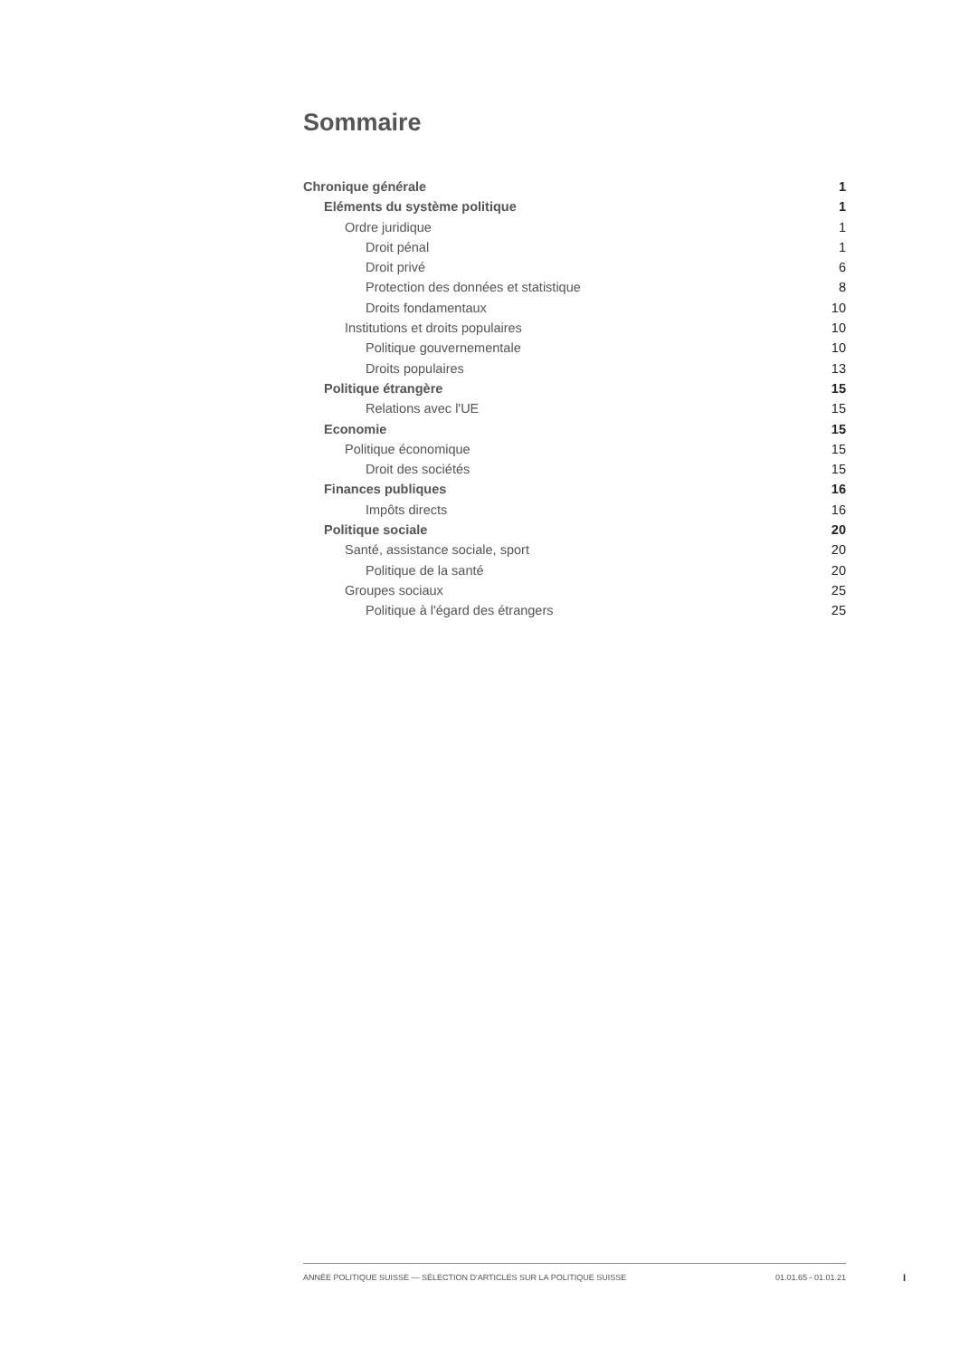Sommaire
Chronique générale 1
Eléments du système politique 1
Ordre juridique 1
Droit pénal 1
Droit privé 6
Protection des données et statistique 8
Droits fondamentaux 10
Institutions et droits populaires 10
Politique gouvernementale 10
Droits populaires 13
Politique étrangère 15
Relations avec l'UE 15
Economie 15
Politique économique 15
Droit des sociétés 15
Finances publiques 16
Impôts directs 16
Politique sociale 20
Santé, assistance sociale, sport 20
Politique de la santé 20
Groupes sociaux 25
Politique à l'égard des étrangers 25
ANNÉE POLITIQUE SUISSE — SÉLECTION D'ARTICLES SUR LA POLITIQUE SUISSE 01.01.65 - 01.01.21
I